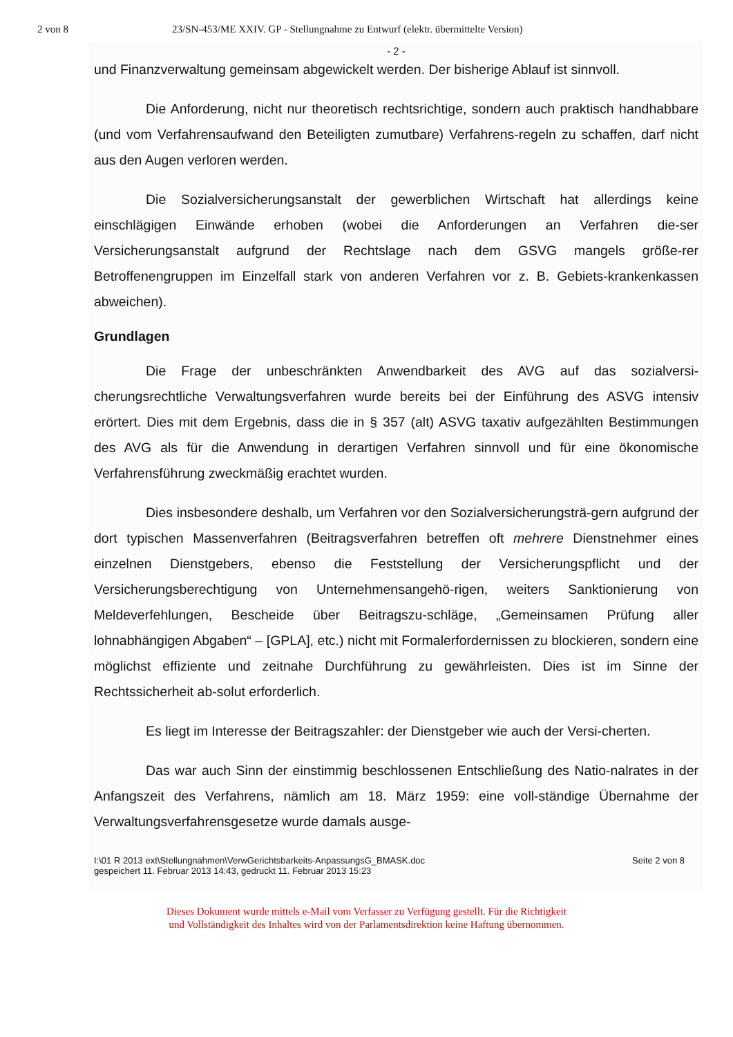2 von 8 23/SN-453/ME XXIV. GP - Stellungnahme zu Entwurf (elektr. übermittelte Version)
- 2 -
und Finanzverwaltung gemeinsam abgewickelt werden. Der bisherige Ablauf ist sinnvoll.
Die Anforderung, nicht nur theoretisch rechtsrichtige, sondern auch praktisch handhabbare (und vom Verfahrensaufwand den Beteiligten zumutbare) Verfahrens-regeln zu schaffen, darf nicht aus den Augen verloren werden.
Die Sozialversicherungsanstalt der gewerblichen Wirtschaft hat allerdings keine einschlägigen Einwände erhoben (wobei die Anforderungen an Verfahren die-ser Versicherungsanstalt aufgrund der Rechtslage nach dem GSVG mangels größe-rer Betroffenengruppen im Einzelfall stark von anderen Verfahren vor z. B. Gebiets-krankenkassen abweichen).
Grundlagen
Die Frage der unbeschränkten Anwendbarkeit des AVG auf das sozialversi-cherungsrechtliche Verwaltungsverfahren wurde bereits bei der Einführung des ASVG intensiv erörtert. Dies mit dem Ergebnis, dass die in § 357 (alt) ASVG taxativ aufgezählten Bestimmungen des AVG als für die Anwendung in derartigen Verfahren sinnvoll und für eine ökonomische Verfahrensführung zweckmäßig erachtet wurden.
Dies insbesondere deshalb, um Verfahren vor den Sozialversicherungsträ-gern aufgrund der dort typischen Massenverfahren (Beitragsverfahren betreffen oft mehrere Dienstnehmer eines einzelnen Dienstgebers, ebenso die Feststellung der Versicherungspflicht und der Versicherungsberechtigung von Unternehmensangehö-rigen, weiters Sanktionierung von Meldeverfehlungen, Bescheide über Beitragszu-schläge, „Gemeinsamen Prüfung aller lohnabhängigen Abgaben“ – [GPLA], etc.) nicht mit Formalerfordernissen zu blockieren, sondern eine möglichst effiziente und zeitnahe Durchführung zu gewährleisten. Dies ist im Sinne der Rechtssicherheit ab-solut erforderlich.
Es liegt im Interesse der Beitragszahler: der Dienstgeber wie auch der Versi-cherten.
Das war auch Sinn der einstimmig beschlossenen Entschließung des Natio-nalrates in der Anfangszeit des Verfahrens, nämlich am 18. März 1959: eine voll-ständige Übernahme der Verwaltungsverfahrensgesetze wurde damals ausge-
I:\01 R 2013 ext\Stellungnahmen\VerwGerichtsbarkeits-AnpassungsG_BMASK.doc
gespeichert 11. Februar 2013 14:43, gedruckt 11. Februar 2013 15:23 Seite 2 von 8
Dieses Dokument wurde mittels e-Mail vom Verfasser zu Verfügung gestellt. Für die Richtigkeit
und Vollständigkeit des Inhaltes wird von der Parlamentsdirektion keine Haftung übernommen.